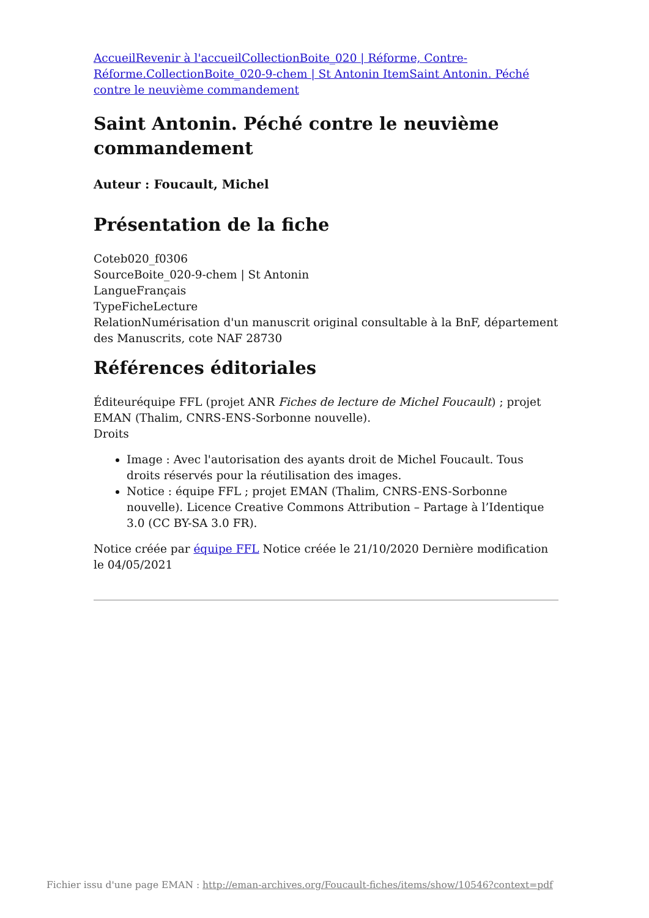AccueilRevenir à l'accueilCollectionBoite_020 | Réforme, Contre-Réforme.CollectionBoite_020-9-chem | St Antonin ItemSaint Antonin. Péché contre le neuvième commandement
Saint Antonin. Péché contre le neuvième commandement
Auteur : Foucault, Michel
Présentation de la fiche
Coteb020_f0306
SourceBoite_020-9-chem | St Antonin
LangueFrançais
TypeFicheLecture
RelationNumérisation d'un manuscrit original consultable à la BnF, département des Manuscrits, cote NAF 28730
Références éditoriales
Éditeuréquipe FFL (projet ANR Fiches de lecture de Michel Foucault) ; projet EMAN (Thalim, CNRS-ENS-Sorbonne nouvelle).
Droits
Image : Avec l'autorisation des ayants droit de Michel Foucault. Tous droits réservés pour la réutilisation des images.
Notice : équipe FFL ; projet EMAN (Thalim, CNRS-ENS-Sorbonne nouvelle). Licence Creative Commons Attribution – Partage à l’Identique 3.0 (CC BY-SA 3.0 FR).
Notice créée par équipe FFL Notice créée le 21/10/2020 Dernière modification le 04/05/2021
Fichier issu d'une page EMAN : http://eman-archives.org/Foucault-fiches/items/show/10546?context=pdf